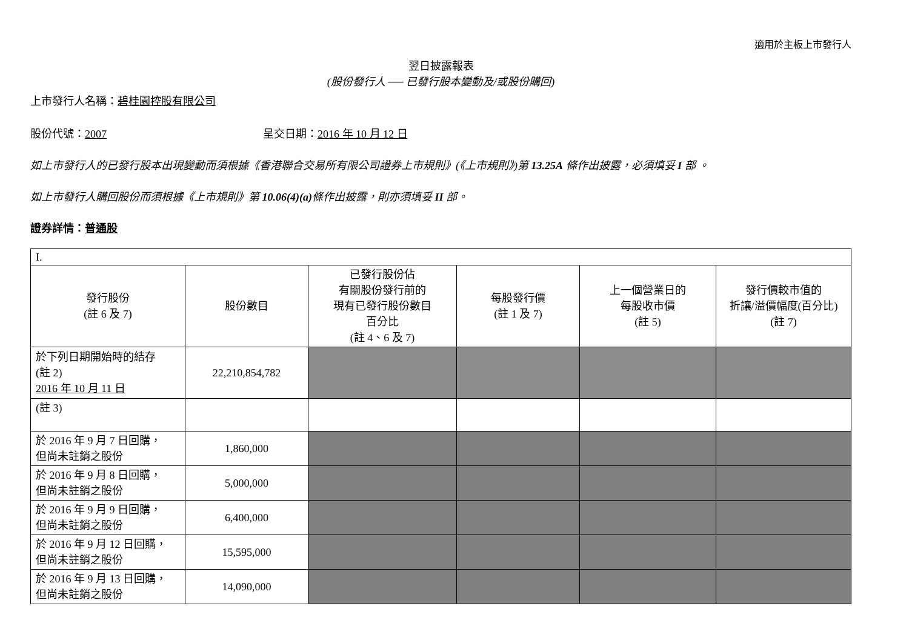適用於主板上市發行人
翌日披露報表
(股份發行人 ── 已發行股本變動及/或股份購回)
上市發行人名稱：碧桂園控股有限公司
股份代號：2007 呈交日期：2016 年 10 月 12 日
如上市發行人的已發行股本出現變動而須根據《香港聯合交易所有限公司證券上市規則》(《上市規則》)第 13.25A 條作出披露，必須填妥 I 部 。
如上市發行人購回股份而須根據《上市規則》第 10.06(4)(a) 條作出披露，則亦須填妥 II 部。
證券詳情：普通股
| I. | | | | | |
| 發行股份 (註 6 及 7) | 股份數目 | 已發行股份佔 有關股份發行前的 現有已發行股份數目 百分比 (註 4、6 及 7) | 每股發行價 (註 1 及 7) | 上一個營業日的 每股收市價 (註 5) | 發行價較市值的 折讓/溢價幅度(百分比) (註 7) |
| 於下列日期開始時的結存 (註 2) 2016 年 10 月 11 日 | 22,210,854,782 | | | | |
| (註 3) | | | | | |
| 於 2016 年 9 月 7 日回購， 但尚未註銷之股份 | 1,860,000 | | | | |
| 於 2016 年 9 月 8 日回購， 但尚未註銷之股份 | 5,000,000 | | | | |
| 於 2016 年 9 月 9 日回購， 但尚未註銷之股份 | 6,400,000 | | | | |
| 於 2016 年 9 月 12 日回購， 但尚未註銷之股份 | 15,595,000 | | | | |
| 於 2016 年 9 月 13 日回購， 但尚未註銷之股份 | 14,090,000 | | | | |